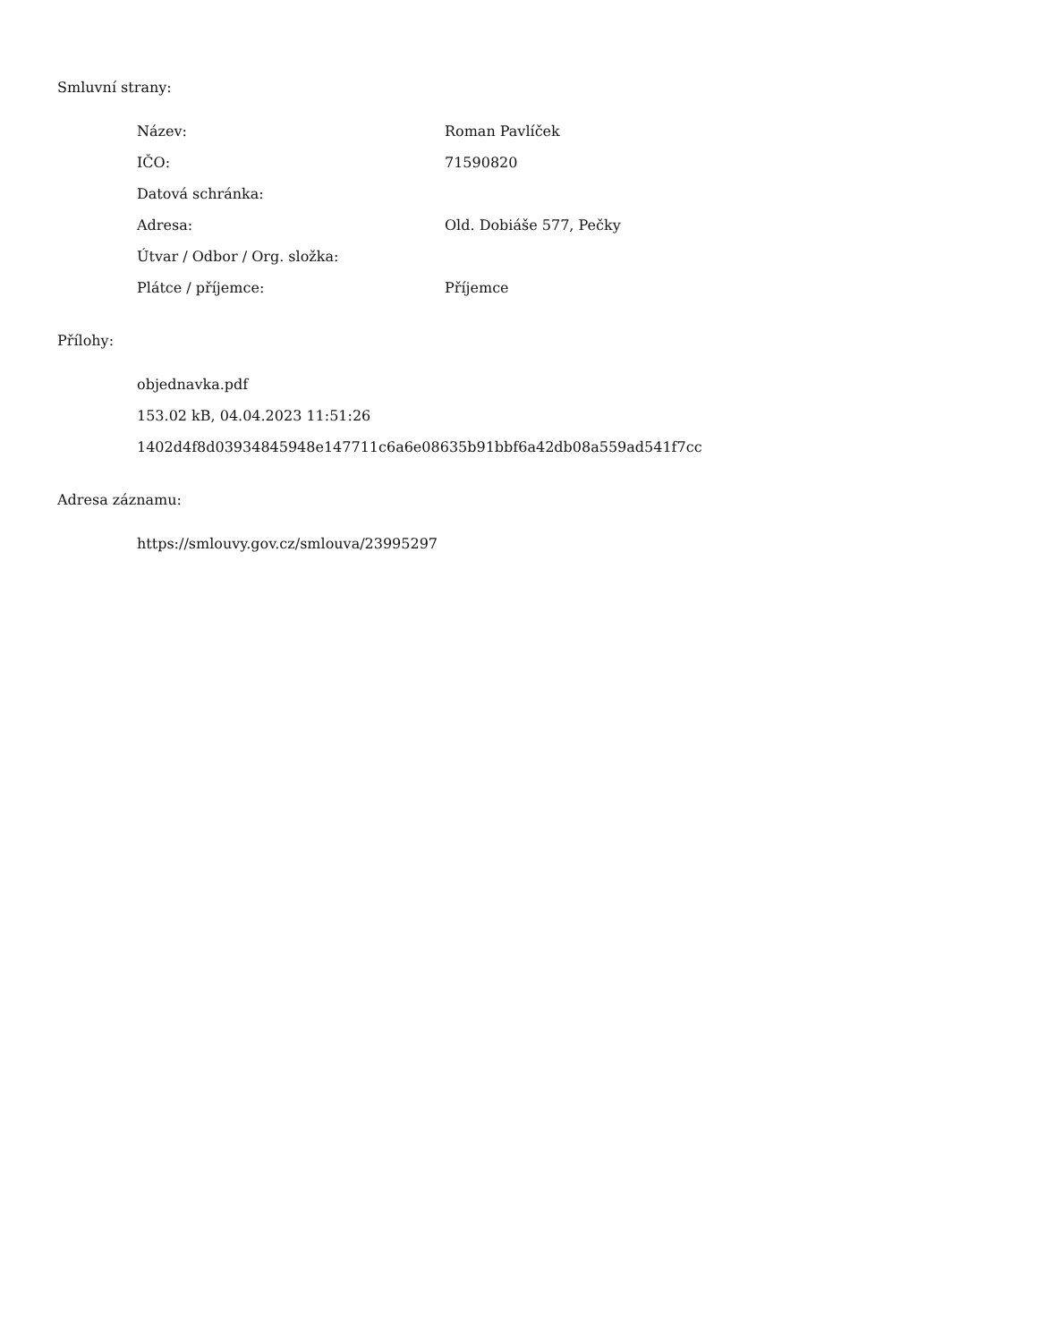Smluvní strany:
| Název: | Roman Pavlíček |
| IČO: | 71590820 |
| Datová schránka: | |
| Adresa: | Old. Dobiáše 577, Pečky |
| Útvar / Odbor / Org. složka: | |
| Plátce / příjemce: | Příjemce |
Přílohy:
objednavka.pdf
153.02 kB, 04.04.2023 11:51:26
1402d4f8d03934845948e147711c6a6e08635b91bbf6a42db08a559ad541f7cc
Adresa záznamu:
https://smlouvy.gov.cz/smlouva/23995297